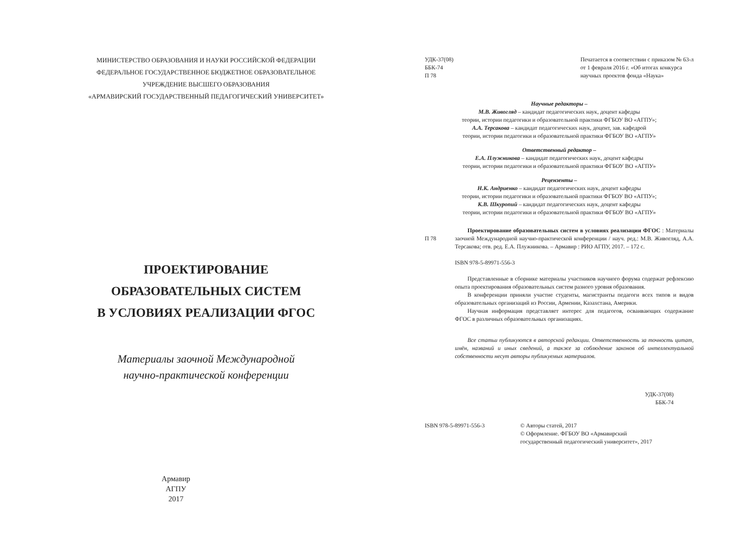МИНИСТЕРСТВО ОБРАЗОВАНИЯ И НАУКИ РОССИЙСКОЙ ФЕДЕРАЦИИ
ФЕДЕРАЛЬНОЕ ГОСУДАРСТВЕННОЕ БЮДЖЕТНОЕ ОБРАЗОВАТЕЛЬНОЕ
УЧРЕЖДЕНИЕ ВЫСШЕГО ОБРАЗОВАНИЯ
«АРМАВИРСКИЙ ГОСУДАРСТВЕННЫЙ ПЕДАГОГИЧЕСКИЙ УНИВЕРСИТЕТ»
ПРОЕКТИРОВАНИЕ
ОБРАЗОВАТЕЛЬНЫХ СИСТЕМ
В УСЛОВИЯХ РЕАЛИЗАЦИИ ФГОС
Материалы заочной Международной
научно-практической конференции
Армавир
АГПУ
2017
УДК-37(08)
ББК-74
П 78
Печатается в соответствии с приказом № 63-л
от 1 февраля 2016 г. «Об итогах конкурса
научных проектов фонда «Наука»
Научные редакторы –
М.В. Живогляд – кандидат педагогических наук, доцент кафедры
теории, истории педагогики и образовательной практики ФГБОУ ВО «АГПУ»;
А.А. Терсакова – кандидат педагогических наук, доцент, зав. кафедрой
теории, истории педагогики и образовательной практики ФГБОУ ВО «АГПУ»
Ответственный редактор –
Е.А. Плужникова – кандидат педагогических наук, доцент кафедры
теории, истории педагогики и образовательной практики ФГБОУ ВО «АГПУ»
Рецензенты –
Н.К. Андриенко – кандидат педагогических наук, доцент кафедры
теории, истории педагогики и образовательной практики ФГБОУ ВО «АГПУ»;
К.В. Шкуропий – кандидат педагогических наук, доцент кафедры
теории, истории педагогики и образовательной практики ФГБОУ ВО «АГПУ»
П 78
Проектирование образовательных систем в условиях реализации ФГОС : Материалы заочной Международной научно-практической конференции / науч. ред.: М.В. Живогляд, А.А. Терсакова; отв. ред. Е.А. Плужникова. – Армавир : РИО АГПУ, 2017. – 172 с.
ISBN 978-5-89971-556-3
Представленные в сборнике материалы участников научного форума содержат рефлексию опыта проектирования образовательных систем разного уровня образования.
В конференции приняли участие студенты, магистранты педагоги всех типов и видов образовательных организаций из России, Армении, Казахстана, Америки.
Научная информация представляет интерес для педагогов, осваивающих содержание ФГОС в различных образовательных организациях.
Все статьи публикуются в авторской редакции. Ответственность за точность цитат, имён, названий и иных сведений, а также за соблюдение законов об интеллектуальной собственности несут авторы публикуемых материалов.
УДК-37(08)
ББК-74
ISBN 978-5-89971-556-3 © Авторы статей, 2017
© Оформление. ФГБОУ ВО «Армавирский
государственный педагогический университет», 2017